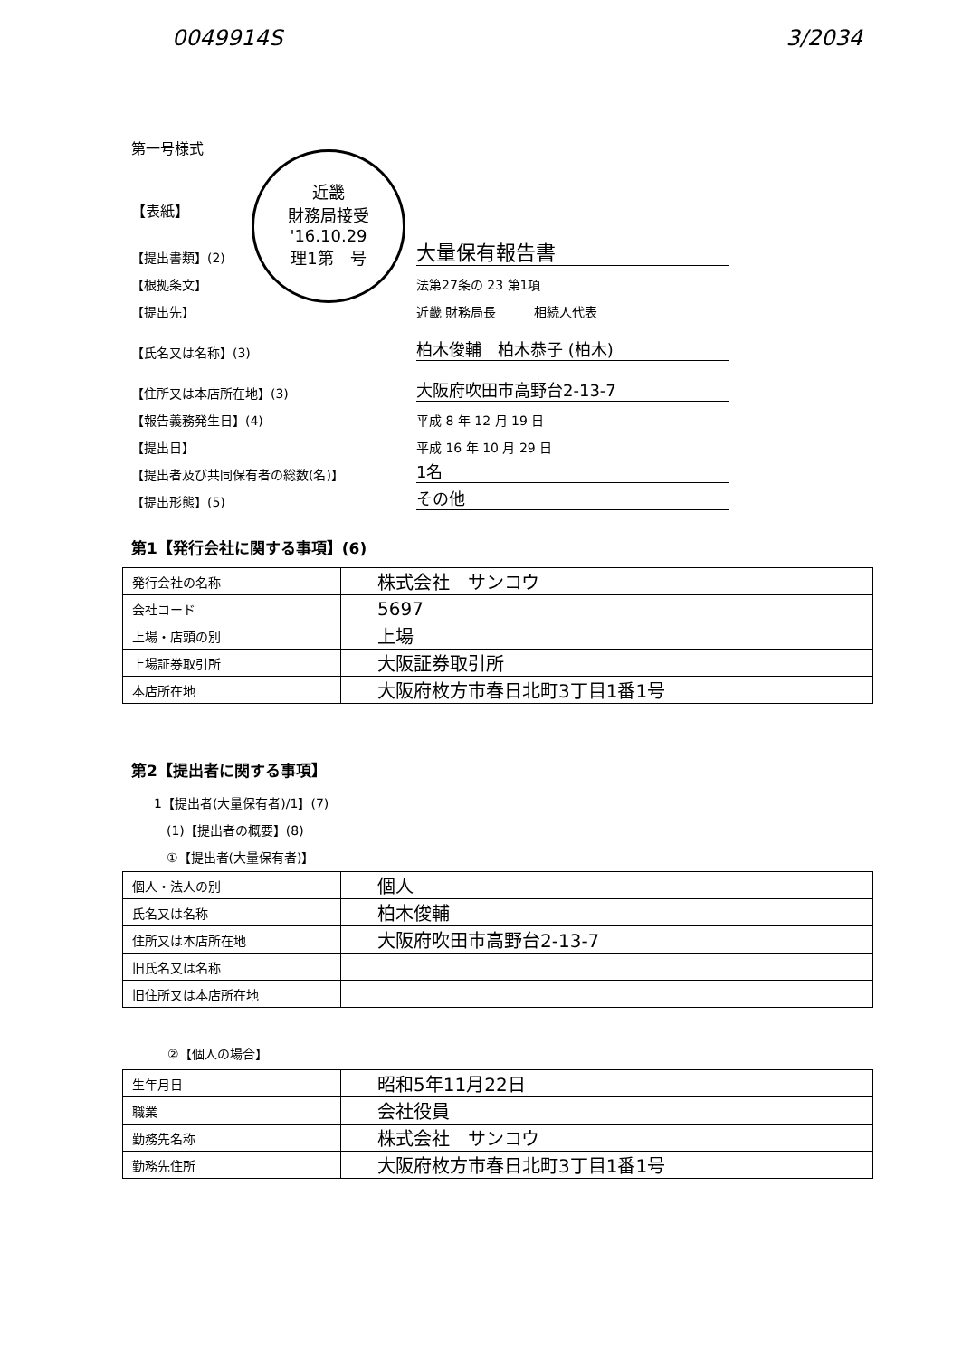0049914S 3/2034
第一号様式
【表紙】
近畿
財務局接受
'16.10.29
理1第　号
【提出書類】(2) 大量保有報告書
【根拠条文】 法第27条の 23 第1項
【提出先】 近畿 財務局長　　　相続人代表
【氏名又は名称】(3) 柏木俊輔　柏木恭子 (柏木)
【住所又は本店所在地】(3) 大阪府吹田市高野台2-13-7
【報告義務発生日】(4) 平成 8 年 12 月 19 日
【提出日】 平成 16 年 10 月 29 日
【提出者及び共同保有者の総数(名)】 1名
【提出形態】(5) その他
第1【発行会社に関する事項】(6)
| 発行会社の名称 | 株式会社 サンコウ |
| 会社コード | 5697 |
| 上場・店頭の別 | 上場 |
| 上場証券取引所 | 大阪証券取引所 |
| 本店所在地 | 大阪府枚方市春日北町3丁目1番1号 |
第2【提出者に関する事項】
1【提出者(大量保有者)/1】(7)
　(1)【提出者の概要】(8)
　①【提出者(大量保有者)】
| 個人・法人の別 | 個人 |
| 氏名又は名称 | 柏木俊輔 |
| 住所又は本店所在地 | 大阪府吹田市高野台2-13-7 |
| 旧氏名又は名称 | |
| 旧住所又は本店所在地 | |
②【個人の場合】
| 生年月日 | 昭和5年11月22日 |
| 職業 | 会社役員 |
| 勤務先名称 | 株式会社 サンコウ |
| 勤務先住所 | 大阪府枚方市春日北町3丁目1番1号 |